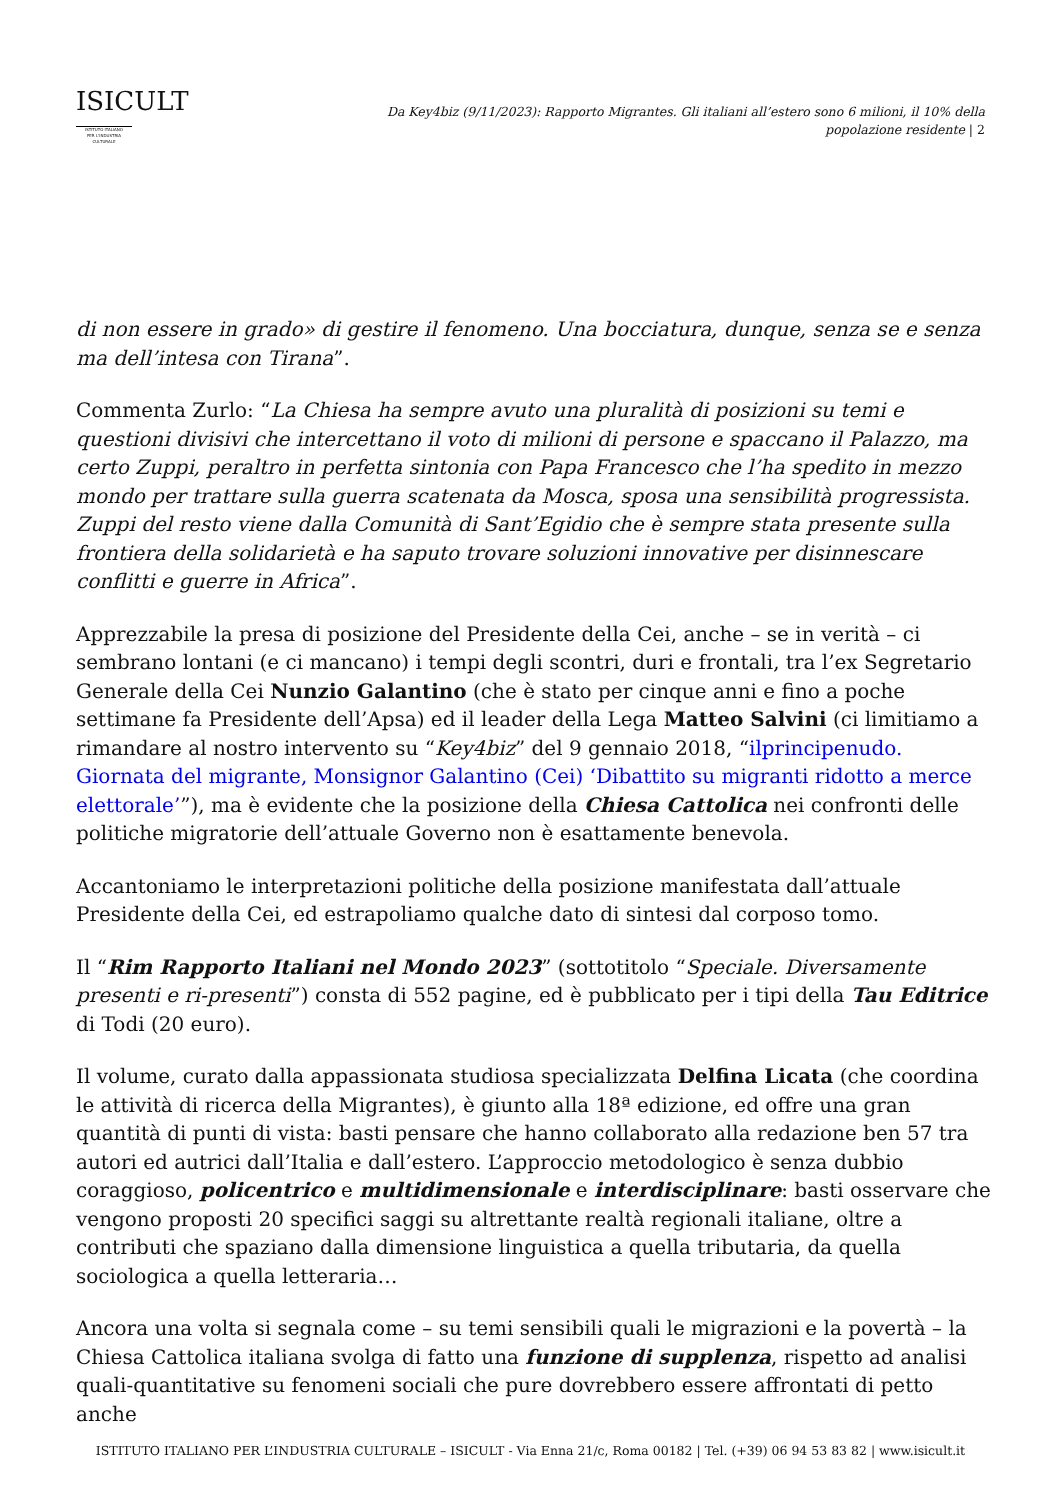ISICULT
ISTITUTO ITALIANO
PER L'INDUSTRIA
CULTURALE
Da Key4biz (9/11/2023): Rapporto Migrantes. Gli italiani all’estero sono 6 milioni, il 10% della popolazione residente | 2
di non essere in grado» di gestire il fenomeno. Una bocciatura, dunque, senza se e senza ma dell’intesa con Tirana”.
Commenta Zurlo: “La Chiesa ha sempre avuto una pluralità di posizioni su temi e questioni divisivi che intercettano il voto di milioni di persone e spaccano il Palazzo, ma certo Zuppi, peraltro in perfetta sintonia con Papa Francesco che l’ha spedito in mezzo mondo per trattare sulla guerra scatenata da Mosca, sposa una sensibilità progressista. Zuppi del resto viene dalla Comunità di Sant’Egidio che è sempre stata presente sulla frontiera della solidarietà e ha saputo trovare soluzioni innovative per disinnescare conflitti e guerre in Africa”.
Apprezzabile la presa di posizione del Presidente della Cei, anche – se in verità – ci sembrano lontani (e ci mancano) i tempi degli scontri, duri e frontali, tra l’ex Segretario Generale della Cei Nunzio Galantino (che è stato per cinque anni e fino a poche settimane fa Presidente dell’Apsa) ed il leader della Lega Matteo Salvini (ci limitiamo a rimandare al nostro intervento su “Key4biz” del 9 gennaio 2018, “ilprincipenudo. Giornata del migrante, Monsignor Galantino (Cei) ‘Dibattito su migranti ridotto a merce elettorale’”), ma è evidente che la posizione della Chiesa Cattolica nei confronti delle politiche migratorie dell’attuale Governo non è esattamente benevola.
Accantoniamo le interpretazioni politiche della posizione manifestata dall’attuale Presidente della Cei, ed estrapoliamo qualche dato di sintesi dal corposo tomo.
Il “Rim Rapporto Italiani nel Mondo 2023” (sottotitolo “Speciale. Diversamente presenti e ri-presenti”) consta di 552 pagine, ed è pubblicato per i tipi della Tau Editrice di Todi (20 euro).
Il volume, curato dalla appassionata studiosa specializzata Delfina Licata (che coordina le attività di ricerca della Migrantes), è giunto alla 18ª edizione, ed offre una gran quantità di punti di vista: basti pensare che hanno collaborato alla redazione ben 57 tra autori ed autrici dall’Italia e dall’estero. L’approccio metodologico è senza dubbio coraggioso, policentrico e multidimensionale e interdisciplinare: basti osservare che vengono proposti 20 specifici saggi su altrettante realtà regionali italiane, oltre a contributi che spaziano dalla dimensione linguistica a quella tributaria, da quella sociologica a quella letteraria…
Ancora una volta si segnala come – su temi sensibili quali le migrazioni e la povertà – la Chiesa Cattolica italiana svolga di fatto una funzione di supplenza, rispetto ad analisi quali-quantitative su fenomeni sociali che pure dovrebbero essere affrontati di petto anche
ISTITUTO ITALIANO PER L’INDUSTRIA CULTURALE – ISICULT - Via Enna 21/c, Roma 00182 | Tel. (+39) 06 94 53 83 82 | www.isicult.it